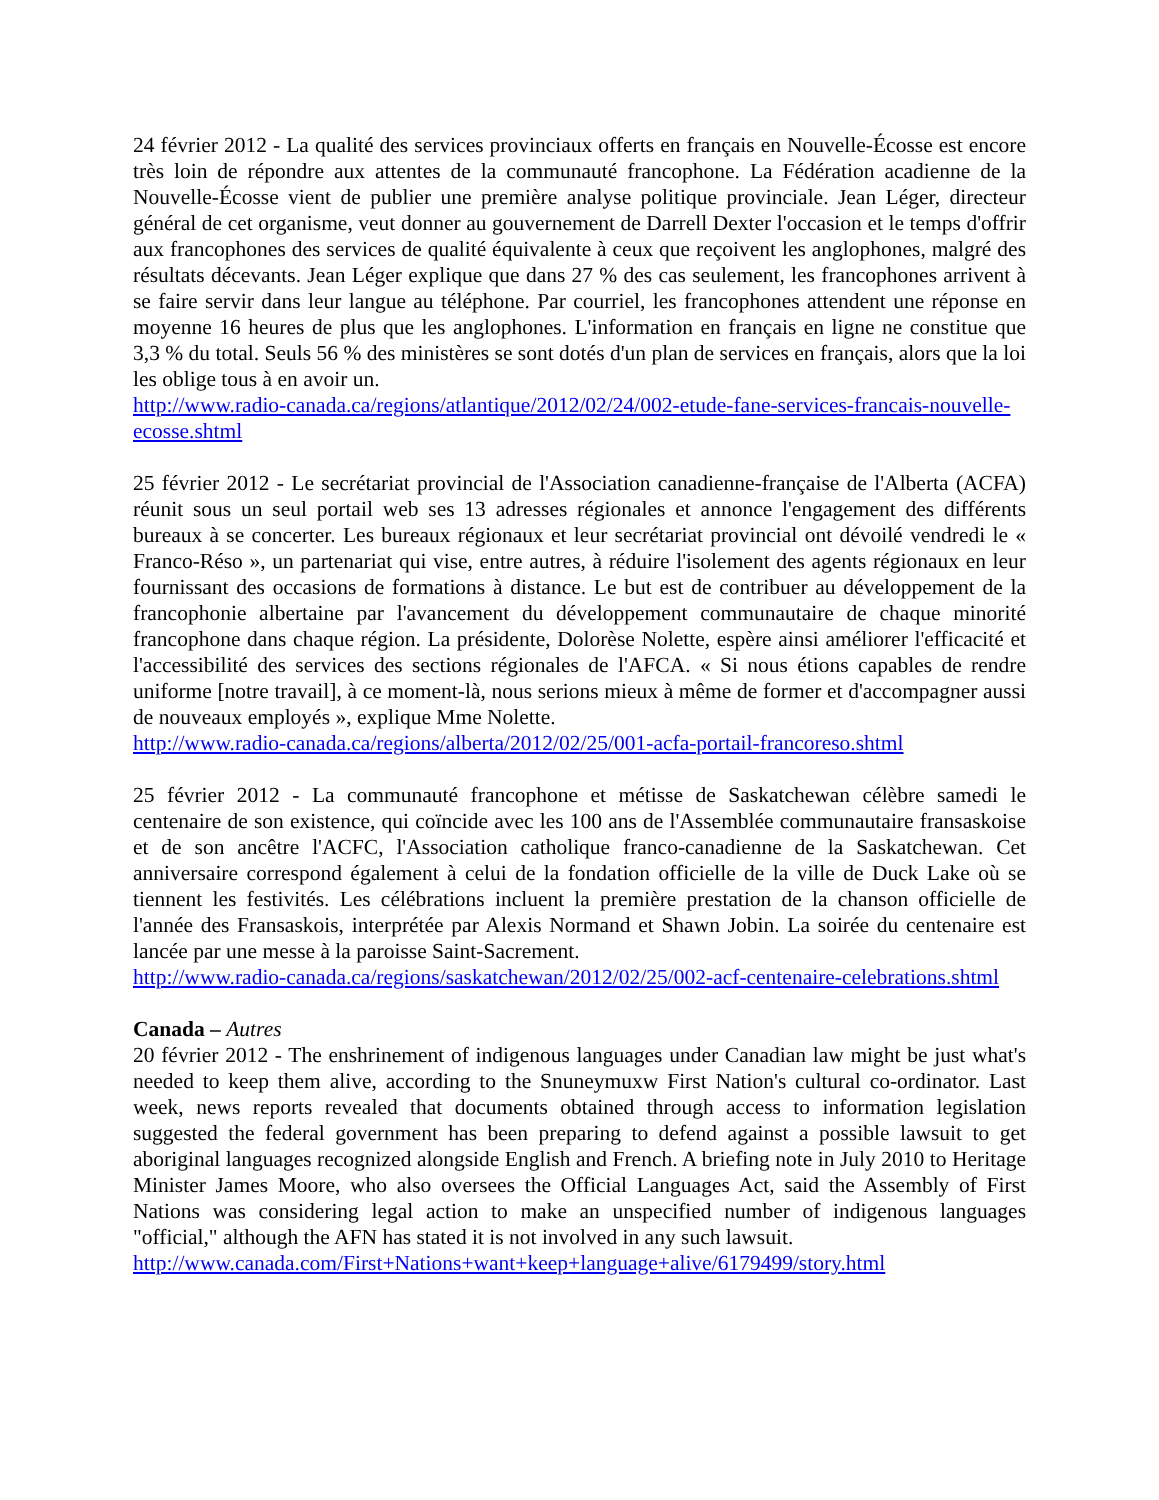24 février 2012 - La qualité des services provinciaux offerts en français en Nouvelle-Écosse est encore très loin de répondre aux attentes de la communauté francophone. La Fédération acadienne de la Nouvelle-Écosse vient de publier une première analyse politique provinciale. Jean Léger, directeur général de cet organisme, veut donner au gouvernement de Darrell Dexter l'occasion et le temps d'offrir aux francophones des services de qualité équivalente à ceux que reçoivent les anglophones, malgré des résultats décevants. Jean Léger explique que dans 27 % des cas seulement, les francophones arrivent à se faire servir dans leur langue au téléphone. Par courriel, les francophones attendent une réponse en moyenne 16 heures de plus que les anglophones. L'information en français en ligne ne constitue que 3,3 % du total. Seuls 56 % des ministères se sont dotés d'un plan de services en français, alors que la loi les oblige tous à en avoir un.
http://www.radio-canada.ca/regions/atlantique/2012/02/24/002-etude-fane-services-francais-nouvelle-ecosse.shtml
25 février 2012 - Le secrétariat provincial de l'Association canadienne-française de l'Alberta (ACFA) réunit sous un seul portail web ses 13 adresses régionales et annonce l'engagement des différents bureaux à se concerter. Les bureaux régionaux et leur secrétariat provincial ont dévoilé vendredi le « Franco-Réso », un partenariat qui vise, entre autres, à réduire l'isolement des agents régionaux en leur fournissant des occasions de formations à distance. Le but est de contribuer au développement de la francophonie albertaine par l'avancement du développement communautaire de chaque minorité francophone dans chaque région. La présidente, Dolorèse Nolette, espère ainsi améliorer l'efficacité et l'accessibilité des services des sections régionales de l'AFCA. « Si nous étions capables de rendre uniforme [notre travail], à ce moment-là, nous serions mieux à même de former et d'accompagner aussi de nouveaux employés », explique Mme Nolette.
http://www.radio-canada.ca/regions/alberta/2012/02/25/001-acfa-portail-francoreso.shtml
25 février 2012 - La communauté francophone et métisse de Saskatchewan célèbre samedi le centenaire de son existence, qui coïncide avec les 100 ans de l'Assemblée communautaire fransaskoise et de son ancêtre l'ACFC, l'Association catholique franco-canadienne de la Saskatchewan. Cet anniversaire correspond également à celui de la fondation officielle de la ville de Duck Lake où se tiennent les festivités. Les célébrations incluent la première prestation de la chanson officielle de l'année des Fransaskois, interprétée par Alexis Normand et Shawn Jobin. La soirée du centenaire est lancée par une messe à la paroisse Saint-Sacrement.
http://www.radio-canada.ca/regions/saskatchewan/2012/02/25/002-acf-centenaire-celebrations.shtml
Canada – Autres
20 février 2012 - The enshrinement of indigenous languages under Canadian law might be just what's needed to keep them alive, according to the Snuneymuxw First Nation's cultural co-ordinator. Last week, news reports revealed that documents obtained through access to information legislation suggested the federal government has been preparing to defend against a possible lawsuit to get aboriginal languages recognized alongside English and French. A briefing note in July 2010 to Heritage Minister James Moore, who also oversees the Official Languages Act, said the Assembly of First Nations was considering legal action to make an unspecified number of indigenous languages "official," although the AFN has stated it is not involved in any such lawsuit.
http://www.canada.com/First+Nations+want+keep+language+alive/6179499/story.html